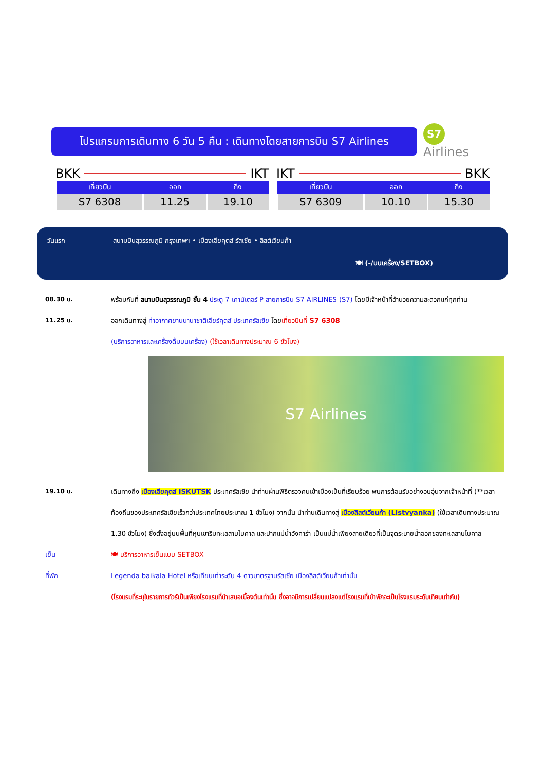โปรแกรมการเดินทาง 6 วัน 5 คืน : เดินทางโดยสายการบิน S7 Airlines
S7 Airlines
BKK IKT
| เที่ยวบิน | ออก | ถึง |
| --- | --- | --- |
| S7 6308 | 11.25 | 19.10 |
IKT BKK
| เที่ยวบิน | ออก | ถึง |
| --- | --- | --- |
| S7 6309 | 10.10 | 15.30 |
วันแรก สนามบินสุวรรณภูมิ กรุงเทพฯ • เมืองเอียคุตส์ รัสเซีย • ลิสต์เวียนก้า
🍽 (-/บนเครื่อง/SETBOX)
08.30 น. พร้อมกันที่ สนามบินสุวรรณภูมิ ชั้น 4 ประตู 7 เคาน์เตอร์ P สายการบิน S7 AIRLINES (S7) โดยมีเจ้าหน้าที่อำนวยความสะดวกแก่ทุกท่าน
11.25 น. ออกเดินทางสู่ ท่าอากาศยานนานาชาติเอียร์คุตส์ ประเทศรัสเซีย โดยเที่ยวบินที่ S7 6308
(บริการอาหารและเครื่องดื่มบนเครื่อง) (ใช้เวลาเดินทางประมาณ 6 ชั่วโมง)
S7 Airlines
19.10 น. เดินทางถึง เมืองเอียคุตส์ ISKUTSK ประเทศรัสเซีย นำท่านผ่านพิธีตรวจคนเข้าเมืองเป็นที่เรียบร้อย พบการต้อนรับอย่างอบอุ่นจากเจ้าหน้าที่ (**เวลาท้องถิ่นของประเทศรัสเซียเร็วกว่าประเทศไทยประมาณ 1 ชั่วโมง) จากนั้น นำท่านเดินทางสู่ เมืองลิสต์เวียนก้า (Listvyanka) (ใช้เวลาเดินทางประมาณ 1.30 ชั่วโมง) ซึ่งตั้งอยู่บนพื้นที่หุบเขาริมทะเลสาบไบคาล และปากแม่น้ำอังคาร่า เป็นแม่น้ำเพียงสายเดียวที่เป็นจุดระบายน้ำออกของทะเลสาบไบคาล
เย็น 🍽 บริการอาหารเย็นแบบ SETBOX
ที่พัก Legenda baikala Hotel หรือเทียบเท่าระดับ 4 ดาวมาตรฐานรัสเซีย เมืองลิสต์เวียนก้าเท่านั้น
(โรงแรมที่ระบุในรายการทัวร์เป็นเพียงโรงแรมที่นำเสนอเบื้องต้นเท่านั้น ซึ่งอาจมีการเปลี่ยนแปลงแต่โรงแรมที่เข้าพักจะเป็นโรงแรมระดับเทียบเท่ากัน)